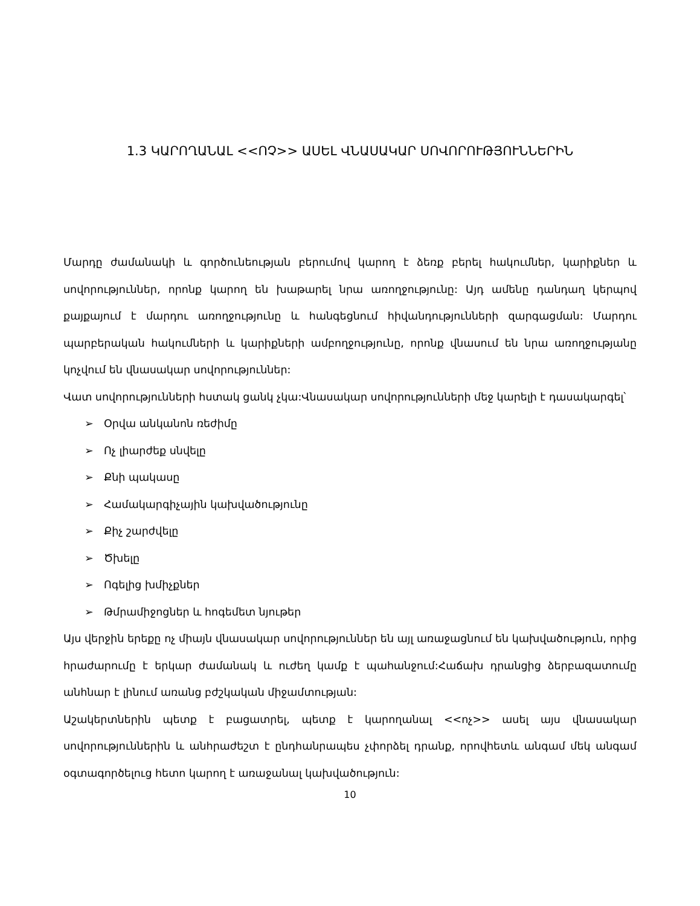1.3 ԿԱՐՈՂԱՆԱԼ <<ՈՉ>> ԱՍԵԼ ՎՆԱՍԱԿԱՐ ՍՈՎՈՐՈՒԹՅՈՒՆՆԵՐԻՆ
Մարդը ժամանակի և գործունեության բերումով կարող է ձեռք բերել հակումներ, կարիքներ և սովորություններ, որոնք կարող են խաթարել նրա առողջությունը: Այդ ամենը դանդաղ կերպով քայքայում է մարդու առողջությունը և հանգեցնում հիվանդությունների զարգացման: Մարդու պարբերական հակումների և կարիքների ամբողջությունը, որոնք վնասում են նրա առողջությանը կոչվում են վնասակար սովորություններ:
Վատ սովորությունների հստակ ցանկ չկա:Վնասակար սովորությունների մեջ կարելի է դասակարգել՝
➢ Օրվա անկանոն ռեժիմը
➢ Ոչ լիարժեք սնվելը
➢ Քնի պակասը
➢ Համակարգիչային կախվածությունը
➢ Քիչ շարժվելը
➢ Ծխելը
➢ Ոգելից խմիչքներ
➢ Թմրամիջոցներ և հոգեմետ նյութեր
Այս վերջին երեքը ոչ միայն վնասակար սովորություններ են այլ առաջացնում են կախվածություն, որից հրաժարումը է երկար ժամանակ և ուժեղ կամք է պահանջում:Հաճախ դրանցից ձերբազատումը անհնար է լինում առանց բժշկական միջամտության:
Աշակերտներին պետք է բացատրել, պետք է կարողանալ <<ոչ>> ասել այս վնասակար սովորություններին և անհրաժեշտ է ընդհանրապես չփորձել դրանք, որովհետև անգամ մեկ անգամ օգտագործելուց հետո կարող է առաջանալ կախվածություն:
10